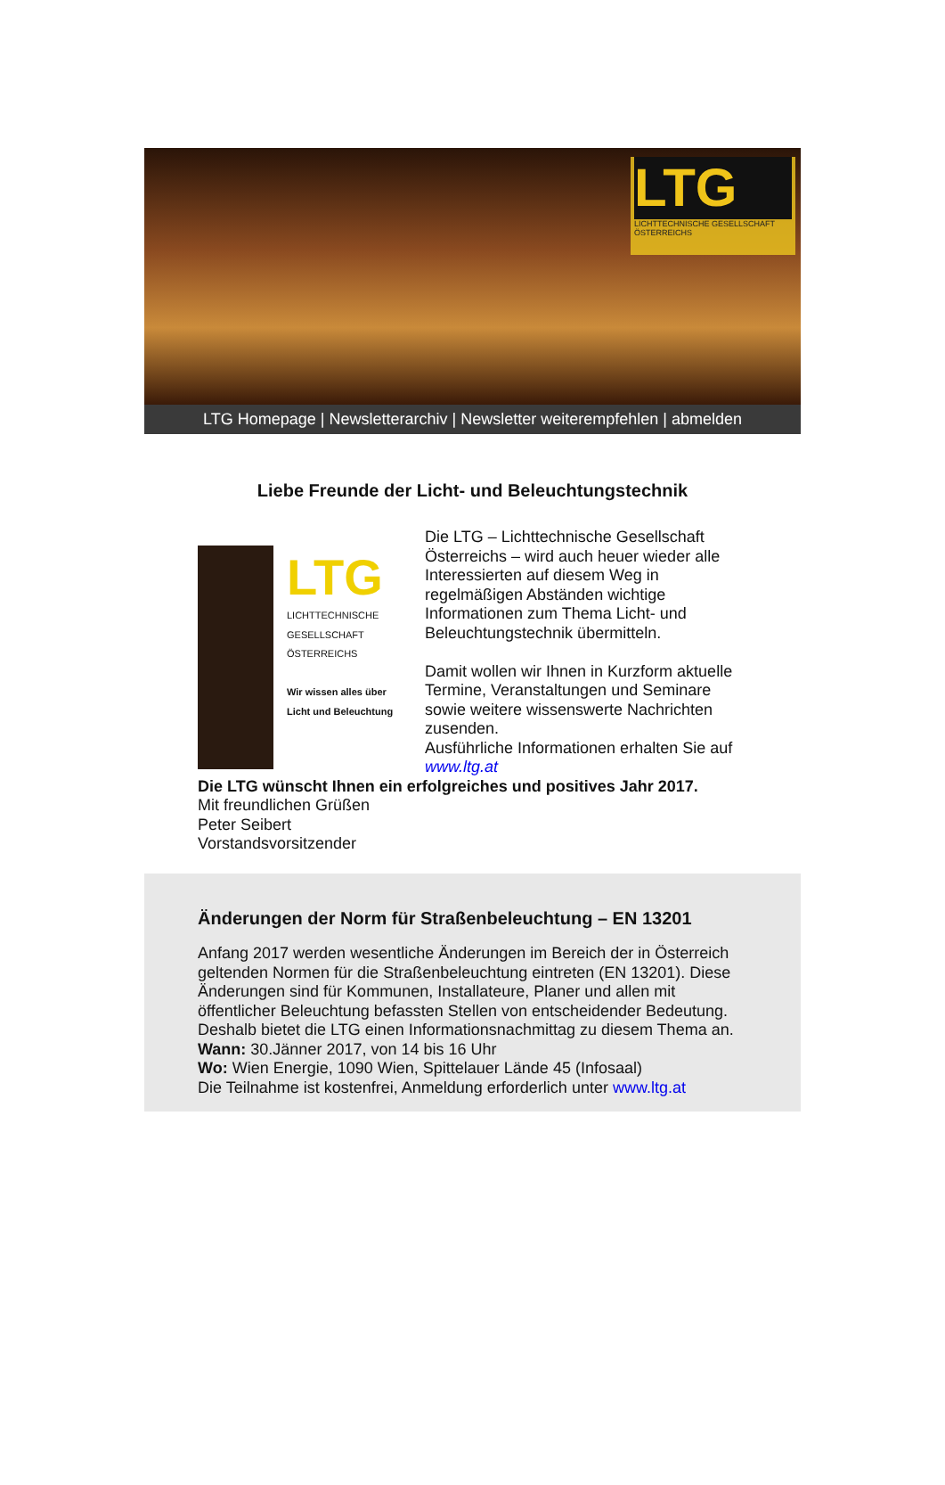LTG
LICHTTECHNISCHE GESELLSCHAFT ÖSTERREICHS
LTG Homepage | Newsletterarchiv | Newsletter weiterempfehlen | abmelden
Liebe Freunde der Licht- und Beleuchtungstechnik
LTG
LICHTTECHNISCHE GESELLSCHAFT ÖSTERREICHS
Wir wissen alles über Licht und Beleuchtung
Die LTG – Lichttechnische Gesellschaft Österreichs – wird auch heuer wieder alle Interessierten auf diesem Weg in regelmäßigen Abständen wichtige Informationen zum Thema Licht- und Beleuchtungstechnik übermitteln.
Damit wollen wir Ihnen in Kurzform aktuelle Termine, Veranstaltungen und Seminare sowie weitere wissenswerte Nachrichten zusenden.
Ausführliche Informationen erhalten Sie auf www.ltg.at
Die LTG wünscht Ihnen ein erfolgreiches und positives Jahr 2017.
Mit freundlichen Grüßen
Peter Seibert
Vorstandsvorsitzender
Änderungen der Norm für Straßenbeleuchtung – EN 13201
Anfang 2017 werden wesentliche Änderungen im Bereich der in Österreich geltenden Normen für die Straßenbeleuchtung eintreten (EN 13201). Diese Änderungen sind für Kommunen, Installateure, Planer und allen mit öffentlicher Beleuchtung befassten Stellen von entscheidender Bedeutung.
Deshalb bietet die LTG einen Informationsnachmittag zu diesem Thema an.
Wann: 30.Jänner 2017, von 14 bis 16 Uhr
Wo: Wien Energie, 1090 Wien, Spittelauer Lände 45 (Infosaal)
Die Teilnahme ist kostenfrei, Anmeldung erforderlich unter www.ltg.at